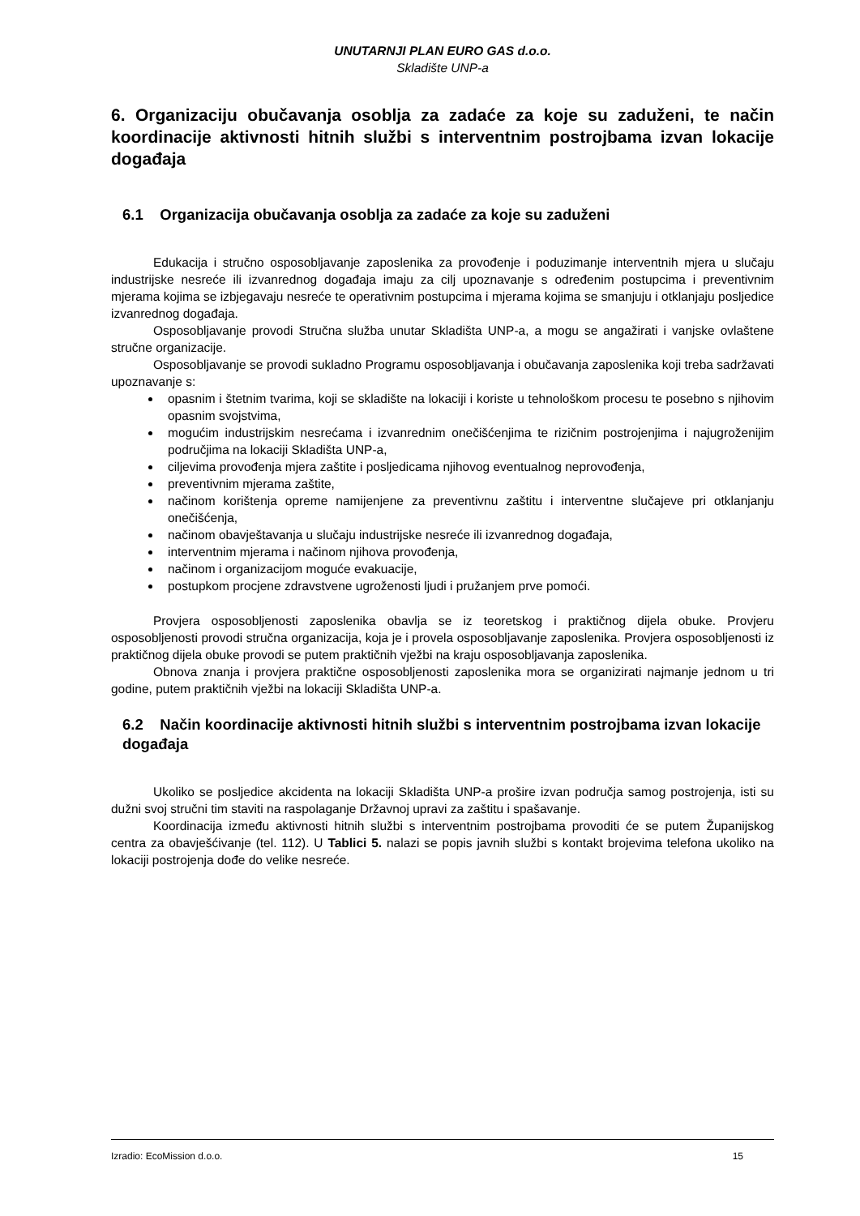UNUTARNJI PLAN EURO GAS d.o.o.
Skladište UNP-a
6. Organizaciju obučavanja osoblja za zadaće za koje su zaduženi, te način koordinacije aktivnosti hitnih službi s interventnim postrojbama izvan lokacije događaja
6.1 Organizacija obučavanja osoblja za zadaće za koje su zaduženi
Edukacija i stručno osposobljavanje zaposlenika za provođenje i poduzimanje interventnih mjera u slučaju industrijske nesreće ili izvanrednog događaja imaju za cilj upoznavanje s određenim postupcima i preventivnim mjerama kojima se izbjegavaju nesreće te operativnim postupcima i mjerama kojima se smanjuju i otklanjaju posljedice izvanrednog događaja.
Osposobljavanje provodi Stručna služba unutar Skladišta UNP-a, a mogu se angažirati i vanjske ovlaštene stručne organizacije.
Osposobljavanje se provodi sukladno Programu osposobljavanja i obučavanja zaposlenika koji treba sadržavati upoznavanje s:
opasnim i štetnim tvarima, koji se skladište na lokaciji i koriste u tehnološkom procesu te posebno s njihovim opasnim svojstvima,
mogućim industrijskim nesrećama i izvanrednim onečišćenjima te rizičnim postrojenjima i najugroženijim područjima na lokaciji Skladišta UNP-a,
ciljevima provođenja mjera zaštite i posljedicama njihovog eventualnog neprovođenja,
preventivnim mjerama zaštite,
načinom korištenja opreme namijenjene za preventivnu zaštitu i interventne slučajeve pri otklanjanju onečišćenja,
načinom obavještavanja u slučaju industrijske nesreće ili izvanrednog događaja,
interventnim mjerama i načinom njihova provođenja,
načinom i organizacijom moguće evakuacije,
postupkom procjene zdravstvene ugroženosti ljudi i pružanjem prve pomoći.
Provjera osposobljenosti zaposlenika obavlja se iz teoretskog i praktičnog dijela obuke. Provjeru osposobljenosti provodi stručna organizacija, koja je i provela osposobljavanje zaposlenika. Provjera osposobljenosti iz praktičnog dijela obuke provodi se putem praktičnih vježbi na kraju osposobljavanja zaposlenika.
Obnova znanja i provjera praktične osposobljenosti zaposlenika mora se organizirati najmanje jednom u tri godine, putem praktičnih vježbi na lokaciji Skladišta UNP-a.
6.2 Način koordinacije aktivnosti hitnih službi s interventnim postrojbama izvan lokacije događaja
Ukoliko se posljedice akcidenta na lokaciji Skladišta UNP-a prošire izvan područja samog postrojenja, isti su dužni svoj stručni tim staviti na raspolaganje Državnoj upravi za zaštitu i spašavanje.
Koordinacija između aktivnosti hitnih službi s interventnim postrojbama provoditi će se putem Županijskog centra za obavješćivanje (tel. 112). U Tablici 5. nalazi se popis javnih službi s kontakt brojevima telefona ukoliko na lokaciji postrojenja dođe do velike nesreće.
Izradio: EcoMission d.o.o. 15